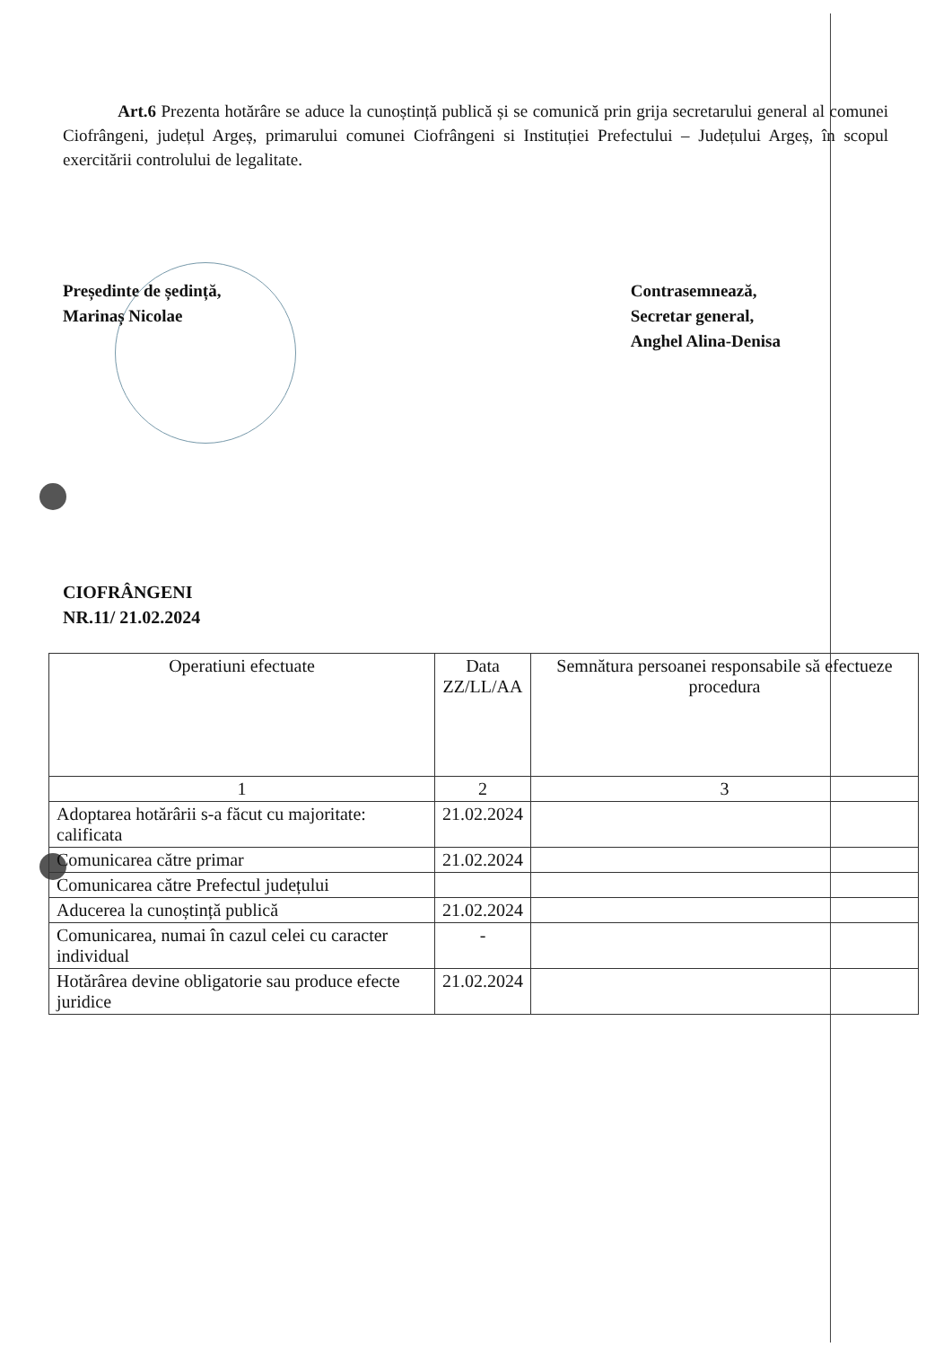Art.6 Prezenta hotărâre se aduce la cunoștință publică și se comunică prin grija secretarului general al comunei Ciofrângeni, județul Argeș, primarului comunei Ciofrângeni si Instituției Prefectului – Județului Argeș, în scopul exercitării controlului de legalitate.
Președinte de ședință,
Marinaș Nicolae
Contrasemnează,
Secretar general,
Anghel Alina-Denisa
CIOFRÂNGENI
NR.11/ 21.02.2024
| Operatiuni efectuate | Data ZZ/LL/AA | Semnătura persoanei responsabile să efectueze procedura |
| --- | --- | --- |
| 1 | 2 | 3 |
| Adoptarea hotărârii s-a făcut cu majoritate: calificata | 21.02.2024 | |
| Comunicarea către primar | 21.02.2024 | |
| Comunicarea către Prefectul județului | | |
| Aducerea la cunoștință publică | 21.02.2024 | |
| Comunicarea, numai în cazul celei cu caracter individual | - | |
| Hotărârea devine obligatorie sau produce efecte juridice | 21.02.2024 | |